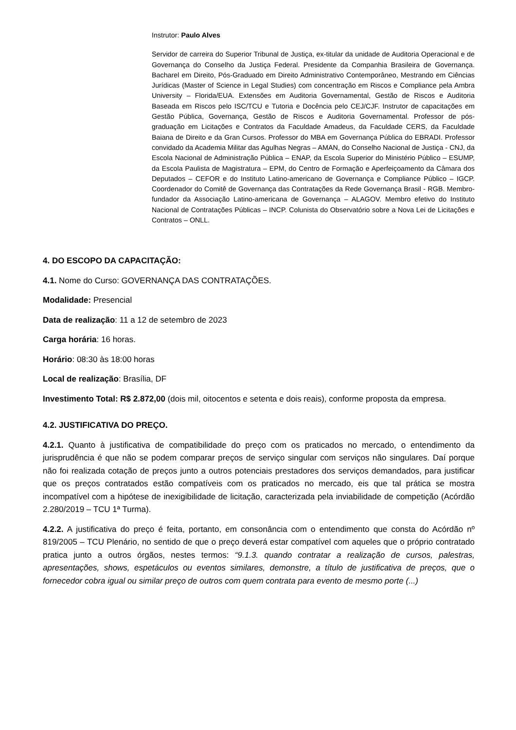Instrutor: Paulo Alves
Servidor de carreira do Superior Tribunal de Justiça, ex-titular da unidade de Auditoria Operacional e de Governança do Conselho da Justiça Federal. Presidente da Companhia Brasileira de Governança. Bacharel em Direito, Pós-Graduado em Direito Administrativo Contemporâneo, Mestrando em Ciências Jurídicas (Master of Science in Legal Studies) com concentração em Riscos e Compliance pela Ambra University – Florida/EUA. Extensões em Auditoria Governamental, Gestão de Riscos e Auditoria Baseada em Riscos pelo ISC/TCU e Tutoria e Docência pelo CEJ/CJF. Instrutor de capacitações em Gestão Pública, Governança, Gestão de Riscos e Auditoria Governamental. Professor de pós-graduação em Licitações e Contratos da Faculdade Amadeus, da Faculdade CERS, da Faculdade Baiana de Direito e da Gran Cursos. Professor do MBA em Governança Pública do EBRADI. Professor convidado da Academia Militar das Agulhas Negras – AMAN, do Conselho Nacional de Justiça - CNJ, da Escola Nacional de Administração Pública – ENAP, da Escola Superior do Ministério Público – ESUMP, da Escola Paulista de Magistratura – EPM, do Centro de Formação e Aperfeiçoamento da Câmara dos Deputados – CEFOR e do Instituto Latino-americano de Governança e Compliance Público – IGCP. Coordenador do Comitê de Governança das Contratações da Rede Governança Brasil - RGB. Membro-fundador da Associação Latino-americana de Governança – ALAGOV. Membro efetivo do Instituto Nacional de Contratações Públicas – INCP. Colunista do Observatório sobre a Nova Lei de Licitações e Contratos – ONLL.
4. DO ESCOPO DA CAPACITAÇÃO:
4.1. Nome do Curso: GOVERNANÇA DAS CONTRATAÇÕES.
Modalidade: Presencial
Data de realização: 11 a 12 de setembro de 2023
Carga horária: 16 horas.
Horário: 08:30 às 18:00 horas
Local de realização: Brasília, DF
Investimento Total: R$ 2.872,00 (dois mil, oitocentos e setenta e dois reais), conforme proposta da empresa.
4.2. JUSTIFICATIVA DO PREÇO.
4.2.1. Quanto à justificativa de compatibilidade do preço com os praticados no mercado, o entendimento da jurisprudência é que não se podem comparar preços de serviço singular com serviços não singulares. Daí porque não foi realizada cotação de preços junto a outros potenciais prestadores dos serviços demandados, para justificar que os preços contratados estão compatíveis com os praticados no mercado, eis que tal prática se mostra incompatível com a hipótese de inexigibilidade de licitação, caracterizada pela inviabilidade de competição (Acórdão 2.280/2019 – TCU 1ª Turma).
4.2.2. A justificativa do preço é feita, portanto, em consonância com o entendimento que consta do Acórdão nº 819/2005 – TCU Plenário, no sentido de que o preço deverá estar compatível com aqueles que o próprio contratado pratica junto a outros órgãos, nestes termos: “9.1.3. quando contratar a realização de cursos, palestras, apresentações, shows, espetáculos ou eventos similares, demonstre, a título de justificativa de preços, que o fornecedor cobra igual ou similar preço de outros com quem contrata para evento de mesmo porte (...)